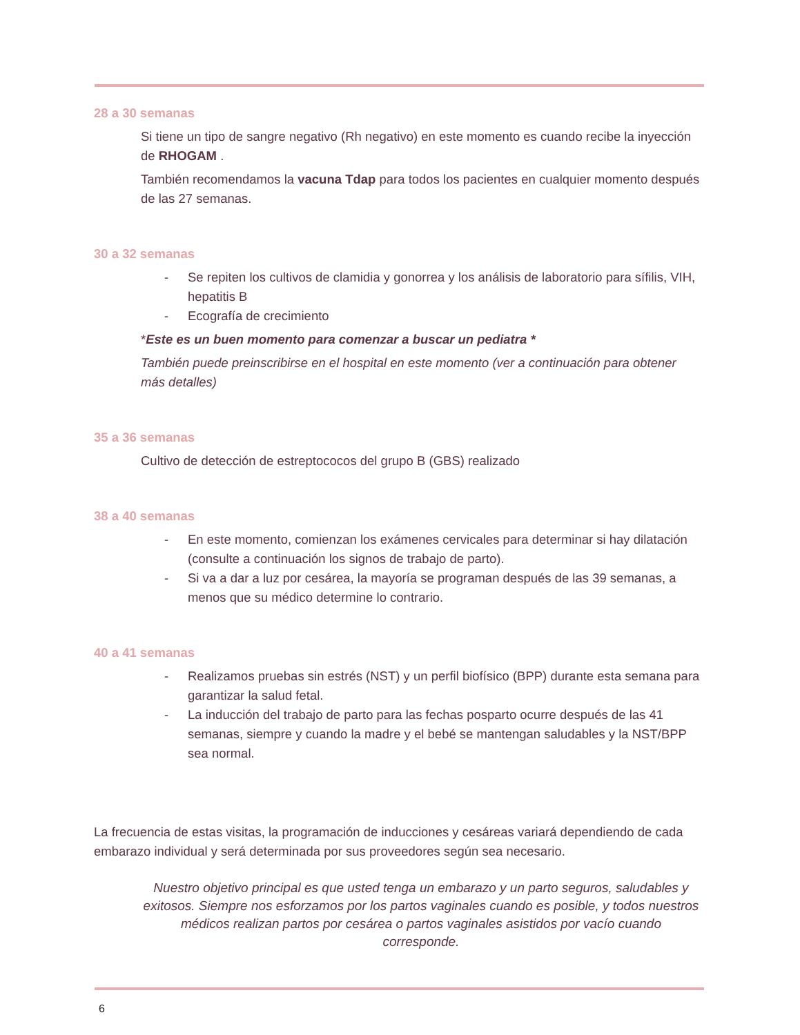28 a 30 semanas
Si tiene un tipo de sangre negativo (Rh negativo) en este momento es cuando recibe la inyección de RHOGAM .
También recomendamos la vacuna Tdap para todos los pacientes en cualquier momento después de las 27 semanas.
30 a 32 semanas
- Se repiten los cultivos de clamidia y gonorrea y los análisis de laboratorio para sífilis, VIH, hepatitis B
- Ecografía de crecimiento
*Este es un buen momento para comenzar a buscar un pediatra *
También puede preinscribirse en el hospital en este momento (ver a continuación para obtener más detalles)
35 a 36 semanas
Cultivo de detección de estreptococos del grupo B (GBS) realizado
38 a 40 semanas
- En este momento, comienzan los exámenes cervicales para determinar si hay dilatación (consulte a continuación los signos de trabajo de parto).
- Si va a dar a luz por cesárea, la mayoría se programan después de las 39 semanas, a menos que su médico determine lo contrario.
40 a 41 semanas
- Realizamos pruebas sin estrés (NST) y un perfil biofísico (BPP) durante esta semana para garantizar la salud fetal.
- La inducción del trabajo de parto para las fechas posparto ocurre después de las 41 semanas, siempre y cuando la madre y el bebé se mantengan saludables y la NST/BPP sea normal.
La frecuencia de estas visitas, la programación de inducciones y cesáreas variará dependiendo de cada embarazo individual y será determinada por sus proveedores según sea necesario.
Nuestro objetivo principal es que usted tenga un embarazo y un parto seguros, saludables y exitosos. Siempre nos esforzamos por los partos vaginales cuando es posible, y todos nuestros médicos realizan partos por cesárea o partos vaginales asistidos por vacío cuando corresponde.
6